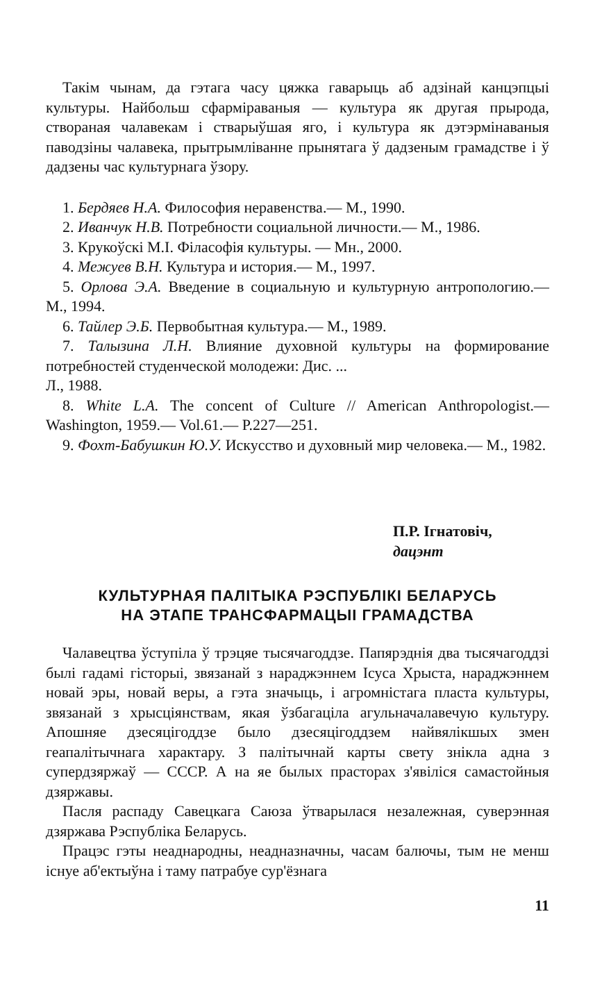Такім чынам, да гэтага часу цяжка гаварыць аб адзінай канцэпцыі культуры. Найбольш сфарміраваныя — культура як другая прырода, створаная чалавекам і стварыўшая яго, і культура як дэтэрмінаваныя паводзіны чалавека, прытрымліванне прынятага ў дадзеным грамадстве і ў дадзены час культурнага ўзору.
1. Бердяев Н.А. Философия неравенства.— М., 1990.
2. Иванчук Н.В. Потребности социальной личности.— М., 1986.
3. Крукоўскі М.І. Філасофія культуры. — Мн., 2000.
4. Межуев В.Н. Культура и история.— М., 1997.
5. Орлова Э.А. Введение в социальную и культурную антропологию.— М., 1994.
6. Тайлер Э.Б. Первобытная культура.— М., 1989.
7. Талызина Л.Н. Влияние духовной культуры на формирование потребностей студенческой молодежи: Дис. ...
Л., 1988.
8. White L.A. The concent of Culture // American Anthropologist.— Washington, 1959.— Vol.61.— P.227—251.
9. Фохт-Бабушкин Ю.У. Искусство и духовный мир человека.— М., 1982.
П.Р. Ігнатовіч,
дацэнт
КУЛЬТУРНАЯ ПАЛІТЫКА РЭСПУБЛІКІ БЕЛАРУСЬ
НА ЭТАПЕ ТРАНСФАРМАЦЫІ ГРАМАДСТВА
Чалавецтва ўступіла ў трэцяе тысячагоддзе. Папярэднія два тысячагоддзі былі гадамі гісторыі, звязанай з нараджэннем Ісуса Хрыста, нараджэннем новай эры, новай веры, а гэта значыць, і агромністага пласта культуры, звязанай з хрысціянствам, якая ўзбагаціла агульначалавечую культуру. Апошняе дзесяцігоддзе было дзесяцігоддзем найвялікшых змен геапалітычнага характару. З палітычнай карты свету знікла адна з супердзяржаў — СССР. А на яе былых прасторах з'явіліся самастойныя дзяржавы.
Пасля распаду Савецкага Саюза ўтварылася незалежная, суверэнная дзяржава Рэспубліка Беларусь.
Працэс гэты неаднародны, неадназначны, часам балючы, тым не менш існуе аб'ектыўна і таму патрабуе сур'ёзнага
11